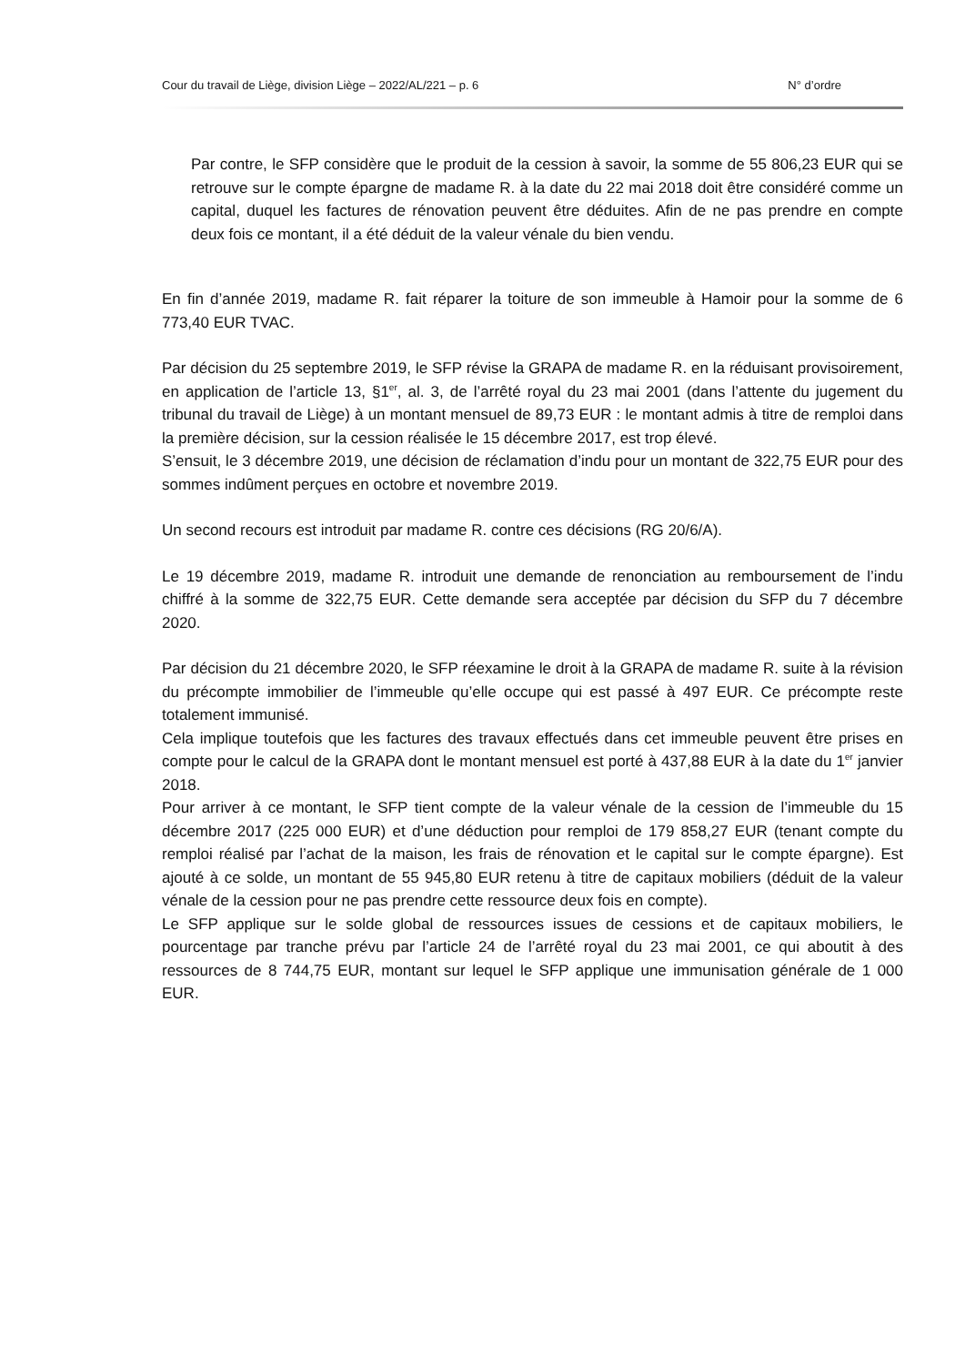Cour du travail de Liège, division Liège – 2022/AL/221 – p. 6 N° d’ordre
Par contre, le SFP considère que le produit de la cession à savoir, la somme de 55 806,23 EUR qui se retrouve sur le compte épargne de madame R. à la date du 22 mai 2018 doit être considéré comme un capital, duquel les factures de rénovation peuvent être déduites. Afin de ne pas prendre en compte deux fois ce montant, il a été déduit de la valeur vénale du bien vendu.
En fin d’année 2019, madame R. fait réparer la toiture de son immeuble à Hamoir pour la somme de 6 773,40 EUR TVAC.
Par décision du 25 septembre 2019, le SFP révise la GRAPA de madame R. en la réduisant provisoirement, en application de l’article 13, §1<sup>er</sup>, al. 3, de l’arrêté royal du 23 mai 2001 (dans l’attente du jugement du tribunal du travail de Liège) à un montant mensuel de 89,73 EUR : le montant admis à titre de remploi dans la première décision, sur la cession réalisée le 15 décembre 2017, est trop élevé.
S’ensuit, le 3 décembre 2019, une décision de réclamation d’indu pour un montant de 322,75 EUR pour des sommes indûment perçues en octobre et novembre 2019.
Un second recours est introduit par madame R. contre ces décisions (RG 20/6/A).
Le 19 décembre 2019, madame R. introduit une demande de renonciation au remboursement de l’indu chiffré à la somme de 322,75 EUR. Cette demande sera acceptée par décision du SFP du 7 décembre 2020.
Par décision du 21 décembre 2020, le SFP réexamine le droit à la GRAPA de madame R. suite à la révision du précompte immobilier de l’immeuble qu’elle occupe qui est passé à 497 EUR. Ce précompte reste totalement immunisé.
Cela implique toutefois que les factures des travaux effectués dans cet immeuble peuvent être prises en compte pour le calcul de la GRAPA dont le montant mensuel est porté à 437,88 EUR à la date du 1<sup>er</sup> janvier 2018.
Pour arriver à ce montant, le SFP tient compte de la valeur vénale de la cession de l’immeuble du 15 décembre 2017 (225 000 EUR) et d’une déduction pour remploi de 179 858,27 EUR (tenant compte du remploi réalisé par l’achat de la maison, les frais de rénovation et le capital sur le compte épargne). Est ajouté à ce solde, un montant de 55 945,80 EUR retenu à titre de capitaux mobiliers (déduit de la valeur vénale de la cession pour ne pas prendre cette ressource deux fois en compte).
Le SFP applique sur le solde global de ressources issues de cessions et de capitaux mobiliers, le pourcentage par tranche prévu par l’article 24 de l’arrêté royal du 23 mai 2001, ce qui aboutit à des ressources de 8 744,75 EUR, montant sur lequel le SFP applique une immunisation générale de 1 000 EUR.